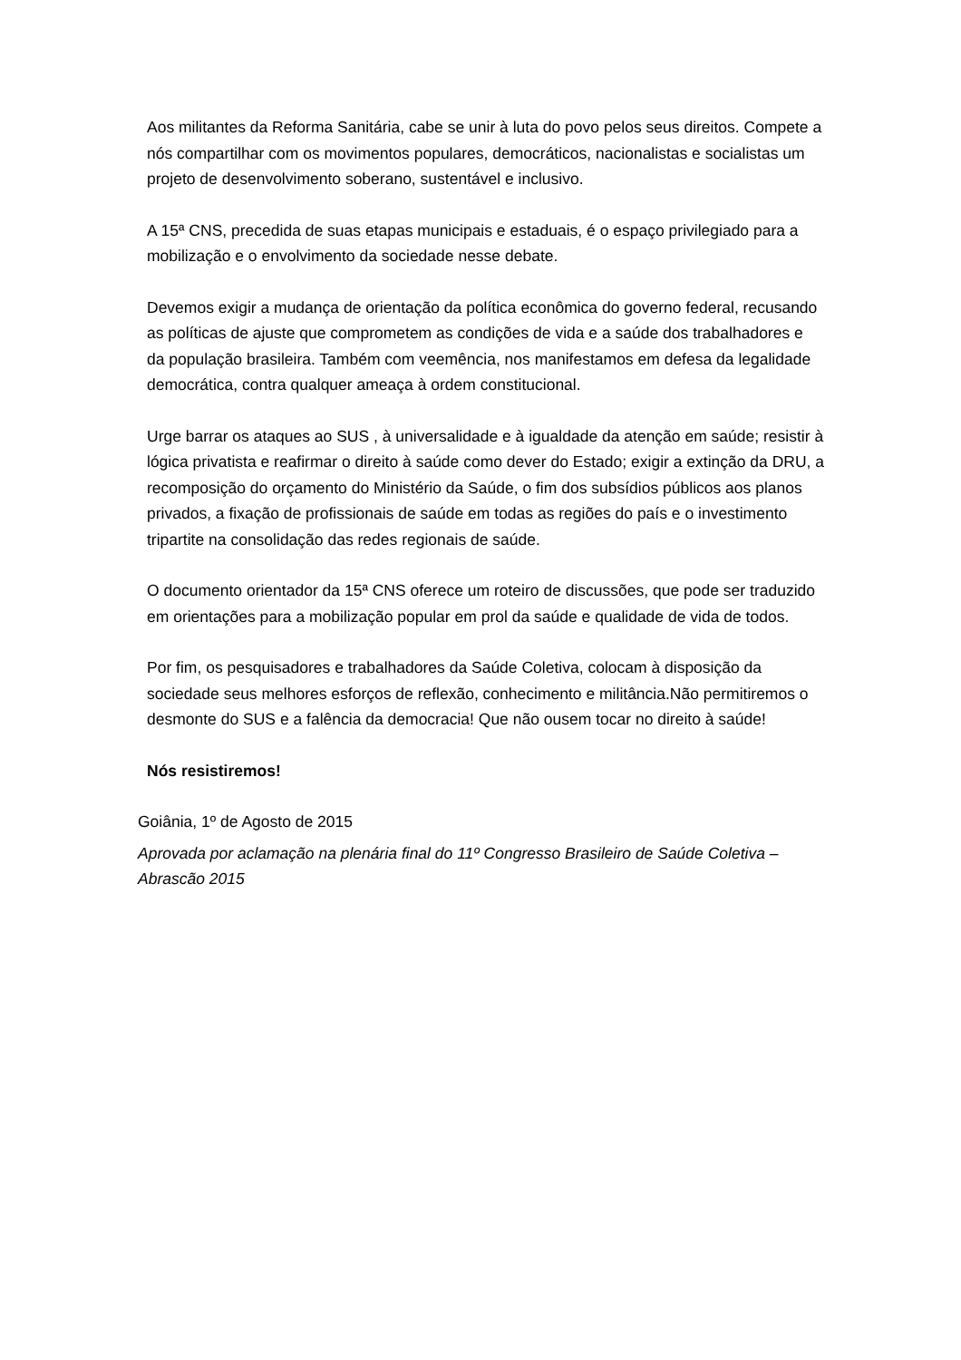Aos militantes da Reforma Sanitária, cabe se unir à luta do povo pelos seus direitos. Compete a nós compartilhar com os movimentos populares, democráticos, nacionalistas e socialistas um projeto de desenvolvimento soberano, sustentável e inclusivo.
A 15ª CNS, precedida de suas etapas municipais e estaduais, é o espaço privilegiado para a mobilização e o envolvimento da sociedade nesse debate.
Devemos exigir a mudança de orientação da política econômica do governo federal, recusando as políticas de ajuste que comprometem as condições de vida e a saúde dos trabalhadores e da população brasileira. Também com veemência, nos manifestamos em defesa da legalidade democrática, contra qualquer ameaça à ordem constitucional.
Urge barrar os ataques ao SUS , à universalidade e à igualdade da atenção em saúde; resistir à lógica privatista e reafirmar o direito à saúde como dever do Estado; exigir a extinção da DRU, a recomposição do orçamento do Ministério da Saúde, o fim dos subsídios públicos aos planos privados, a fixação de profissionais de saúde em todas as regiões do país e o investimento tripartite na consolidação das redes regionais de saúde.
O documento orientador da 15ª CNS oferece um roteiro de discussões, que pode ser traduzido em orientações para a mobilização popular em prol da saúde e qualidade de vida de todos.
Por fim, os pesquisadores e trabalhadores da Saúde Coletiva, colocam à disposição da sociedade seus melhores esforços de reflexão, conhecimento e militância.Não permitiremos o desmonte do SUS e a falência da democracia! Que não ousem tocar no direito à saúde!
Nós resistiremos!
Goiânia, 1º de Agosto de 2015
Aprovada por aclamação na plenária final do 11º Congresso Brasileiro de Saúde Coletiva – Abrascão 2015